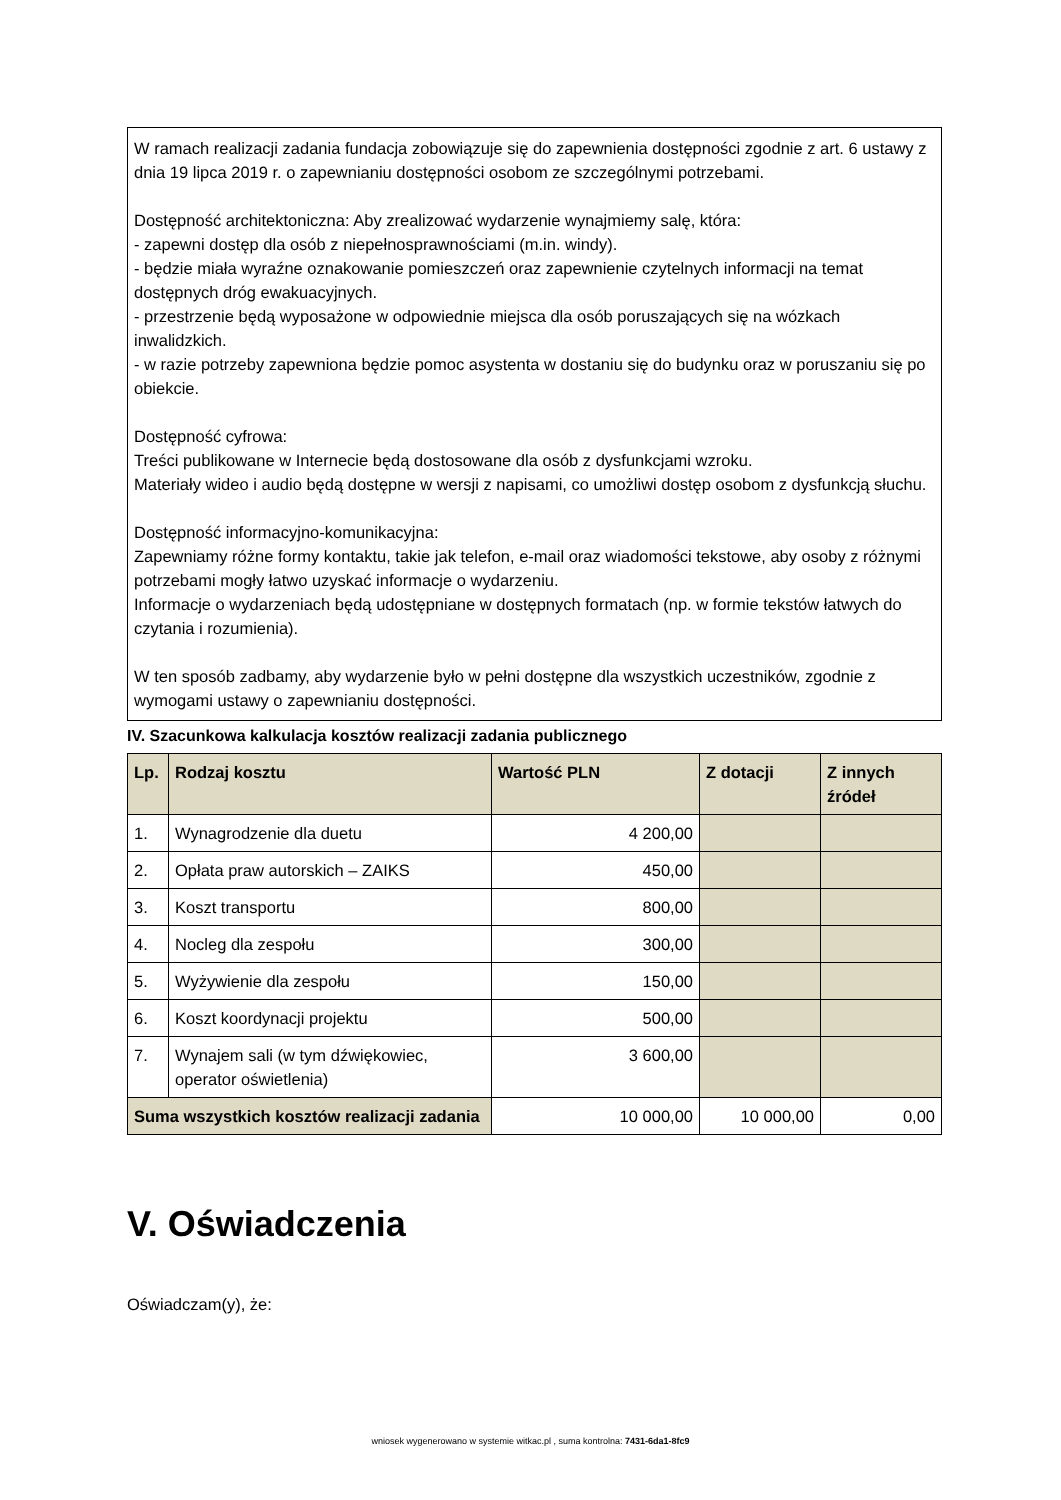W ramach realizacji zadania fundacja zobowiązuje się do zapewnienia dostępności zgodnie z art. 6 ustawy z dnia 19 lipca 2019 r. o zapewnianiu dostępności osobom ze szczególnymi potrzebami.
Dostępność architektoniczna: Aby zrealizować wydarzenie wynajmiemy salę, która:
- zapewni dostęp dla osób z niepełnosprawnościami (m.in. windy).
- będzie miała wyraźne oznakowanie pomieszczeń oraz zapewnienie czytelnych informacji na temat dostępnych dróg ewakuacyjnych.
- przestrzenie będą wyposażone w odpowiednie miejsca dla osób poruszających się na wózkach inwalidzkich.
- w razie potrzeby zapewniona będzie pomoc asystenta w dostaniu się do budynku oraz w poruszaniu się po obiekcie.
Dostępność cyfrowa:
Treści publikowane w Internecie będą dostosowane dla osób z dysfunkcjami wzroku.
Materiały wideo i audio będą dostępne w wersji z napisami, co umożliwi dostęp osobom z dysfunkcją słuchu.
Dostępność informacyjno-komunikacyjna:
Zapewniamy różne formy kontaktu, takie jak telefon, e-mail oraz wiadomości tekstowe, aby osoby z różnymi potrzebami mogły łatwo uzyskać informacje o wydarzeniu.
Informacje o wydarzeniach będą udostępniane w dostępnych formatach (np. w formie tekstów łatwych do czytania i rozumienia).
W ten sposób zadbamy, aby wydarzenie było w pełni dostępne dla wszystkich uczestników, zgodnie z wymogami ustawy o zapewnianiu dostępności.
IV. Szacunkowa kalkulacja kosztów realizacji zadania publicznego
| Lp. | Rodzaj kosztu | Wartość PLN | Z dotacji | Z innych źródeł |
| --- | --- | --- | --- | --- |
| 1. | Wynagrodzenie dla duetu | 4 200,00 | | |
| 2. | Opłata praw autorskich – ZAIKS | 450,00 | | |
| 3. | Koszt transportu | 800,00 | | |
| 4. | Nocleg dla zespołu | 300,00 | | |
| 5. | Wyżywienie dla zespołu | 150,00 | | |
| 6. | Koszt koordynacji projektu | 500,00 | | |
| 7. | Wynajem sali (w tym dźwiękowiec, operator oświetlenia) | 3 600,00 | | |
| Suma wszystkich kosztów realizacji zadania | | 10 000,00 | 10 000,00 | 0,00 |
V. Oświadczenia
Oświadczam(y), że:
wniosek wygenerowano w systemie witkac.pl , suma kontrolna: 7431-6da1-8fc9